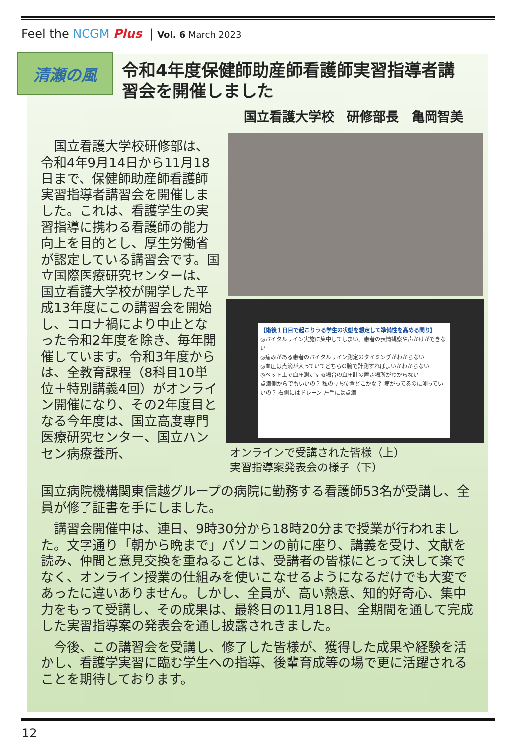Feel the NCGM Plus | Vol. 6 March 2023
清瀬の風
令和4年度保健師助産師看護師実習指導者講習会を開催しました
国立看護大学校　研修部長　亀岡智美
　国立看護大学校研修部は、令和4年9月14日から11月18日まで、保健師助産師看護師実習指導者講習会を開催しました。これは、看護学生の実習指導に携わる看護師の能力向上を目的とし、厚生労働省が認定している講習会です。国立国際医療研究センターは、国立看護大学校が開学した平成13年度にこの講習会を開始し、コロナ禍により中止となった令和2年度を除き、毎年開催しています。令和3年度からは、全教育課程（8科目10単位＋特別講義4回）がオンライン開催になり、その2年度目となる今年度は、国立高度専門医療研究センター、国立ハンセン病療養所、
【術後１日目で起こりうる学生の状態を想定して準備性を高める関り】
◎バイタルサイン実施に集中してしまい、患者の表情観察や声かけができない
◎痛みがある患者のバイタルサイン測定のタイミングがわからない
◎血圧は点滴が入っていてどちらの腕で計測すればよいかわからない
◎ベッド上で血圧測定する場合の血圧計の置き場所がわからない
点滴側からでもいいの？ 私の立ち位置どこかな？ 痛がってるのに測っていいの？ 右側にはドレーン 左手には点滴
オンラインで受講された皆様（上）
実習指導案発表会の様子（下）
国立病院機構関東信越グループの病院に勤務する看護師53名が受講し、全員が修了証書を手にしました。
　講習会開催中は、連日、9時30分から18時20分まで授業が行われました。文字通り「朝から晩まで」パソコンの前に座り、講義を受け、文献を読み、仲間と意見交換を重ねることは、受講者の皆様にとって決して楽でなく、オンライン授業の仕組みを使いこなせるようになるだけでも大変であったに違いありません。しかし、全員が、高い熱意、知的好奇心、集中力をもって受講し、その成果は、最終日の11月18日、全期間を通して完成した実習指導案の発表会を通し披露されきました。
　今後、この講習会を受講し、修了した皆様が、獲得した成果や経験を活かし、看護学実習に臨む学生への指導、後輩育成等の場で更に活躍されることを期待しております。
12